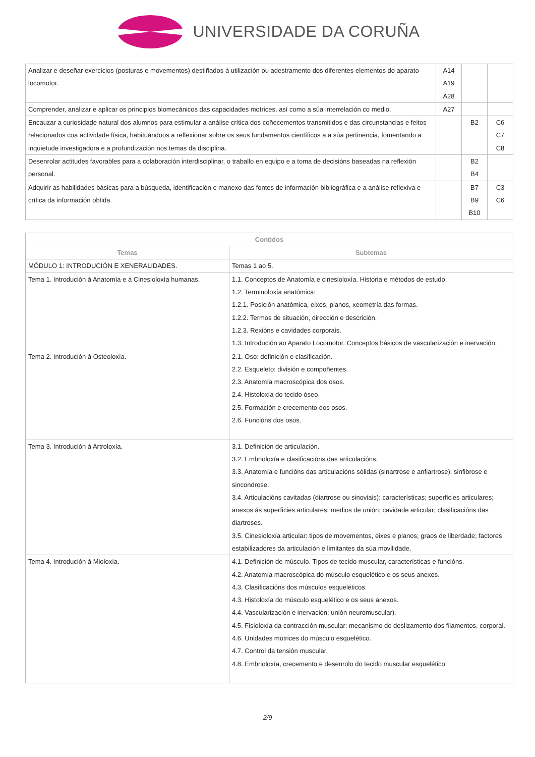UNIVERSIDADE DA CORUÑA
| Analizar e deseñar exercicios (posturas e movementos) destiñados á utilización ou adestramento dos diferentes elementos do aparato locomotor. | A14 A19 A28 | | |
| Comprender, analizar e aplicar os principios biomecánicos das capacidades motrices, así como a súa interrelación co medio. | A27 | | |
| Encauzar a curiosidade natural dos alumnos para estimular a análise crítica dos coñecementos transmitidos e das circunstancias e feitos relacionados coa actividade física, habituándoos a reflexionar sobre os seus fundamentos científicos a a súa pertinencia, fomentando a inquietude investigadora e a profundización nos temas da disciplina. | | B2 | C6 C7 C8 |
| Desenrolar actitudes favorables para a colaboración interdisciplinar, o traballo en equipo e a toma de decisións baseadas na reflexión personal. | | B2 B4 | |
| Adquirir as habilidades básicas para a búsqueda, identificación e manexo das fontes de información bibliográfica e a análise reflexiva e crítica da información obtida. | | B7 B9 B10 | C3 C6 |
| Contidos | |
| --- | --- |
| Temas | Subtemas |
| MÓDULO 1: INTRODUCIÓN E XENERALIDADES. | Temas 1 ao 5. |
| Tema 1. Introdución á Anatomía e á Cinesioloxía humanas. | 1.1. Conceptos de Anatomía e cinesioloxía. Historia e métodos de estudo. 1.2. Terminoloxía anatómica: 1.2.1. Posición anatómica, eixes, planos, xeometría das formas. 1.2.2. Termos de situación, dirección e descrición. 1.2.3. Rexións e cavidades corporais. 1.3. Introdución ao Aparato Locomotor. Conceptos básicos de vascularización e inervación. |
| Tema 2. Introdución á Osteoloxía. | 2.1. Oso: definición e clasificación. 2.2. Esqueleto: división e compoñentes. 2.3. Anatomía macroscópica dos osos. 2.4. Histoloxía do tecido óseo. 2.5. Formación e crecemento dos osos. 2.6. Funcións dos osos. |
| Tema 3. Introdución á Artroloxía. | 3.1. Definición de articulación. 3.2. Embrioloxía e clasificacións das articulacións. 3.3. Anatomía e funcións das articulacións sólidas (sinartrose e anfiartrose): sinfibrose e sincondrose. 3.4. Articulacións cavitadas (diartrose ou sinoviais): características; superficies articulares; anexos ás superficies articulares; medios de unión; cavidade articular; clasificacións das diartroses. 3.5. Cinesioloxía articular: tipos de movementos, eixes e planos; graos de liberdade; factores estabilizadores da articulación e limitantes da súa movilidade. |
| Tema 4. Introdución á Mioloxía. | 4.1. Definición de músculo. Tipos de tecido muscular, características e funcións. 4.2. Anatomía macroscópica do músculo esquelético e os seus anexos. 4.3. Clasificacións dos músculos esqueléticos. 4.3. Histoloxía do músculo esquelético e os seus anexos. 4.4. Vascularización e inervación: unión neuromuscular). 4.5. Fisioloxía da contracción muscular: mecanismo de deslizamento dos filamentos. corporal. 4.6. Unidades motrices do músculo esquelético. 4.7. Control da tensión muscular. 4.8. Embrioloxía, crecemento e desenrolo do tecido muscular esquelético. |
2/9